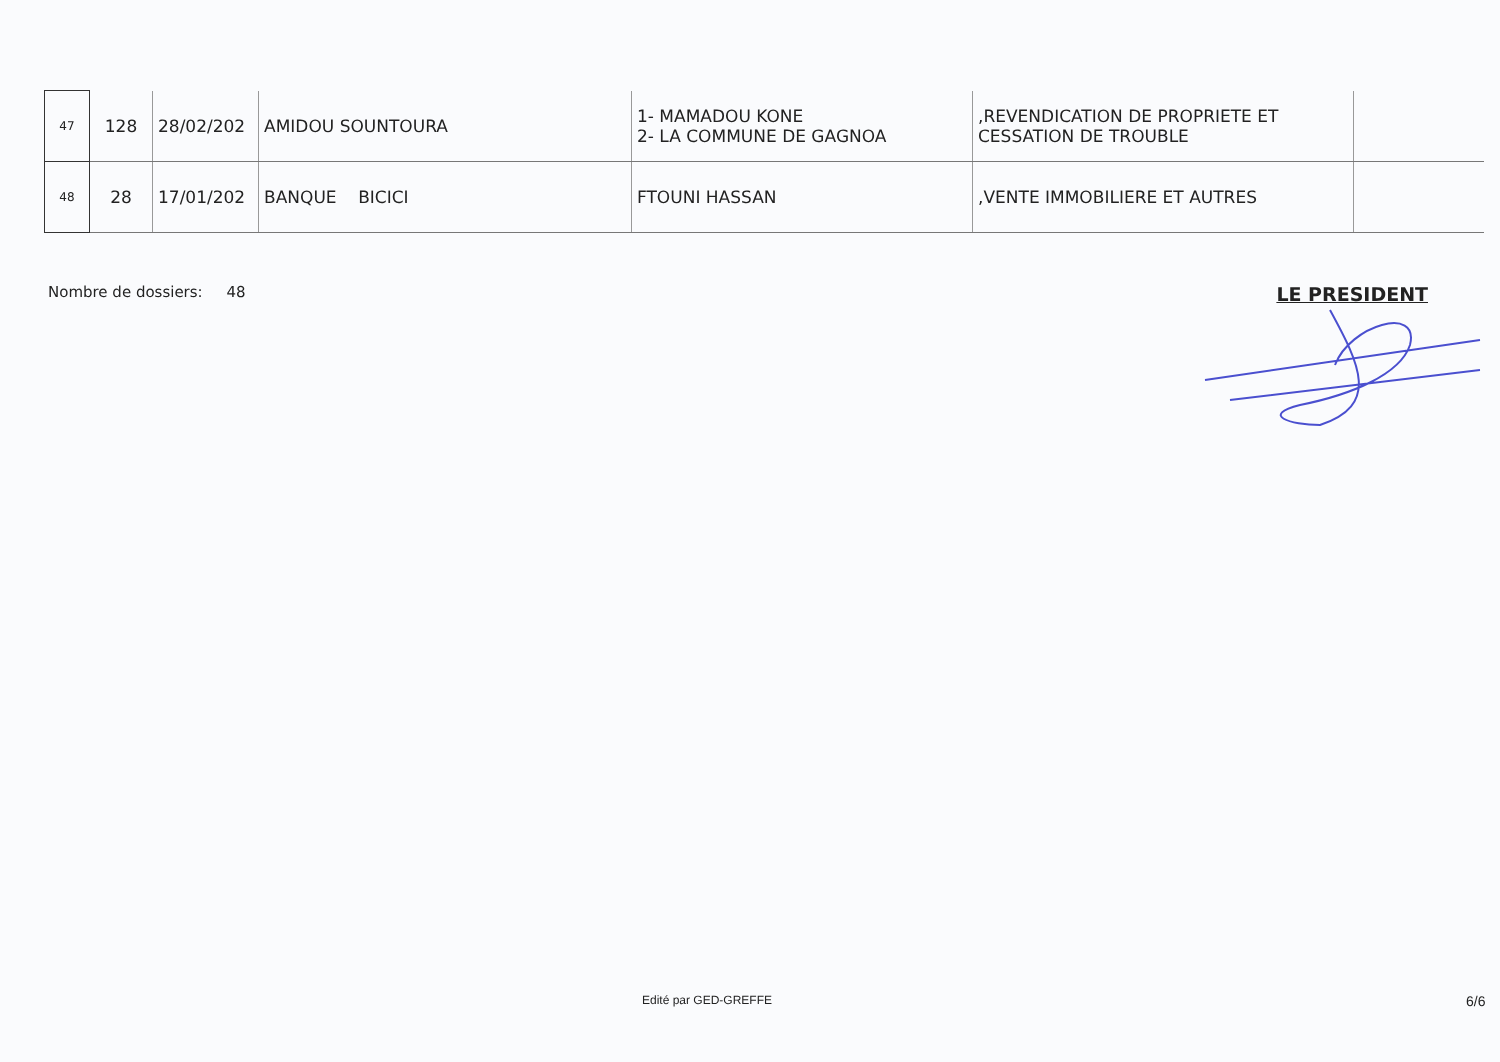| 47 | 128 | 28/02/202 | AMIDOU SOUNTOURA | 1- MAMADOU KONE 2- LA COMMUNE DE GAGNOA | ,REVENDICATION DE PROPRIETE ET CESSATION DE TROUBLE | |
| 48 | 28 | 17/01/202 | BANQUE BICICI | FTOUNI HASSAN | ,VENTE IMMOBILIERE ET AUTRES | |
Nombre de dossiers: 48 LE PRESIDENT
Edité par GED-GREFFE 6/6